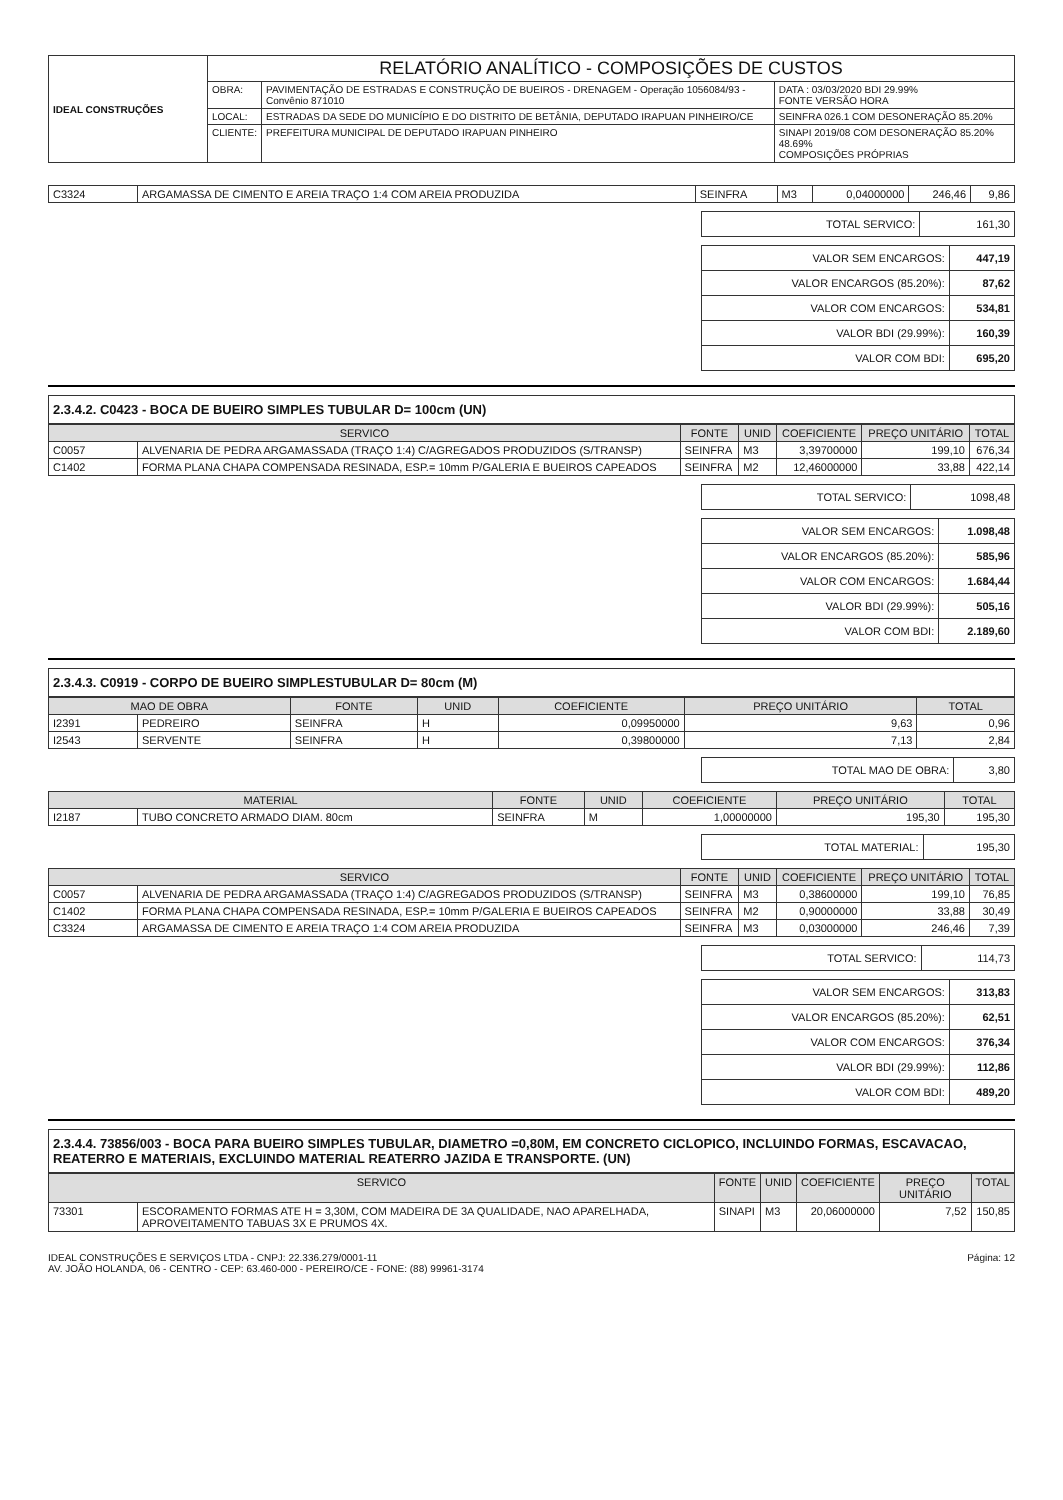| IDEAL CONSTRUÇÕES | RELATÓRIO ANALÍTICO - COMPOSIÇÕES DE CUSTOS | | |
| | OBRA: | PAVIMENTAÇÃO DE ESTRADAS E CONSTRUÇÃO DE BUEIROS - DRENAGEM - Operação 1056084/93 - Convênio 871010 | DATA : 03/03/2020 BDI 29.99% FONTE VERSÃO HORA |
| | LOCAL: | ESTRADAS DA SEDE DO MUNICÍPIO E DO DISTRITO DE BETÂNIA, DEPUTADO IRAPUAN PINHEIRO/CE | SEINFRA 026.1 COM DESONERAÇÃO 85.20% |
| | CLIENTE: | PREFEITURA MUNICIPAL DE DEPUTADO IRAPUAN PINHEIRO | SINAPI 2019/08 COM DESONERAÇÃO 85.20% 48.69% COMPOSIÇÕES PRÓPRIAS |
| C3324 | ARGAMASSA DE CIMENTO E AREIA TRAÇO 1:4 COM AREIA PRODUZIDA | SEINFRA | M3 | 0,04000000 | 246,46 | 9,86 |
| TOTAL SERVICO: | 161,30 |
| VALOR SEM ENCARGOS: | 447,19 |
| VALOR ENCARGOS (85.20%): | 87,62 |
| VALOR COM ENCARGOS: | 534,81 |
| VALOR BDI (29.99%): | 160,39 |
| VALOR COM BDI: | 695,20 |
2.3.4.2. C0423 - BOCA DE BUEIRO SIMPLES TUBULAR D= 100cm (UN)
| SERVICO | | FONTE | UNID | COEFICIENTE | PREÇO UNITÁRIO | TOTAL |
| --- | --- | --- | --- | --- | --- | --- |
| C0057 | ALVENARIA DE PEDRA ARGAMASSADA (TRAÇO 1:4) C/AGREGADOS PRODUZIDOS (S/TRANSP) | SEINFRA | M3 | 3,39700000 | 199,10 | 676,34 |
| C1402 | FORMA PLANA CHAPA COMPENSADA RESINADA, ESP.= 10mm P/GALERIA E BUEIROS CAPEADOS | SEINFRA | M2 | 12,46000000 | 33,88 | 422,14 |
| TOTAL SERVICO: | 1098,48 |
| VALOR SEM ENCARGOS: | 1.098,48 |
| VALOR ENCARGOS (85.20%): | 585,96 |
| VALOR COM ENCARGOS: | 1.684,44 |
| VALOR BDI (29.99%): | 505,16 |
| VALOR COM BDI: | 2.189,60 |
2.3.4.3. C0919 - CORPO DE BUEIRO SIMPLESTUBULAR D= 80cm (M)
| MAO DE OBRA | | FONTE | UNID | COEFICIENTE | PREÇO UNITÁRIO | TOTAL |
| --- | --- | --- | --- | --- | --- | --- |
| I2391 | PEDREIRO | SEINFRA | H | 0,09950000 | 9,63 | 0,96 |
| I2543 | SERVENTE | SEINFRA | H | 0,39800000 | 7,13 | 2,84 |
| TOTAL MAO DE OBRA: | 3,80 |
| MATERIAL | | FONTE | UNID | COEFICIENTE | PREÇO UNITÁRIO | TOTAL |
| --- | --- | --- | --- | --- | --- | --- |
| I2187 | TUBO CONCRETO ARMADO DIAM. 80cm | SEINFRA | M | 1,00000000 | 195,30 | 195,30 |
| TOTAL MATERIAL: | 195,30 |
| SERVICO | | FONTE | UNID | COEFICIENTE | PREÇO UNITÁRIO | TOTAL |
| --- | --- | --- | --- | --- | --- | --- |
| C0057 | ALVENARIA DE PEDRA ARGAMASSADA (TRAÇO 1:4) C/AGREGADOS PRODUZIDOS (S/TRANSP) | SEINFRA | M3 | 0,38600000 | 199,10 | 76,85 |
| C1402 | FORMA PLANA CHAPA COMPENSADA RESINADA, ESP.= 10mm P/GALERIA E BUEIROS CAPEADOS | SEINFRA | M2 | 0,90000000 | 33,88 | 30,49 |
| C3324 | ARGAMASSA DE CIMENTO E AREIA TRAÇO 1:4 COM AREIA PRODUZIDA | SEINFRA | M3 | 0,03000000 | 246,46 | 7,39 |
| TOTAL SERVICO: | 114,73 |
| VALOR SEM ENCARGOS: | 313,83 |
| VALOR ENCARGOS (85.20%): | 62,51 |
| VALOR COM ENCARGOS: | 376,34 |
| VALOR BDI (29.99%): | 112,86 |
| VALOR COM BDI: | 489,20 |
2.3.4.4. 73856/003 - BOCA PARA BUEIRO SIMPLES TUBULAR, DIAMETRO =0,80M, EM CONCRETO CICLOPICO, INCLUINDO FORMAS, ESCAVACAO, REATERRO E MATERIAIS, EXCLUINDO MATERIAL REATERRO JAZIDA E TRANSPORTE. (UN)
| SERVICO | | FONTE | UNID | COEFICIENTE | PREÇO UNITÁRIO | TOTAL |
| --- | --- | --- | --- | --- | --- | --- |
| 73301 | ESCORAMENTO FORMAS ATE H = 3,30M, COM MADEIRA DE 3A QUALIDADE, NAO APARELHADA, APROVEITAMENTO TABUAS 3X E PRUMOS 4X. | SINAPI | M3 | 20,06000000 | 7,52 | 150,85 |
Página: 12 IDEAL CONSTRUÇÕES E SERVIÇOS LTDA - CNPJ: 22.336.279/0001-11
AV. JOÃO HOLANDA, 06 - CENTRO - CEP: 63.460-000 - PEREIRO/CE - FONE: (88) 99961-3174